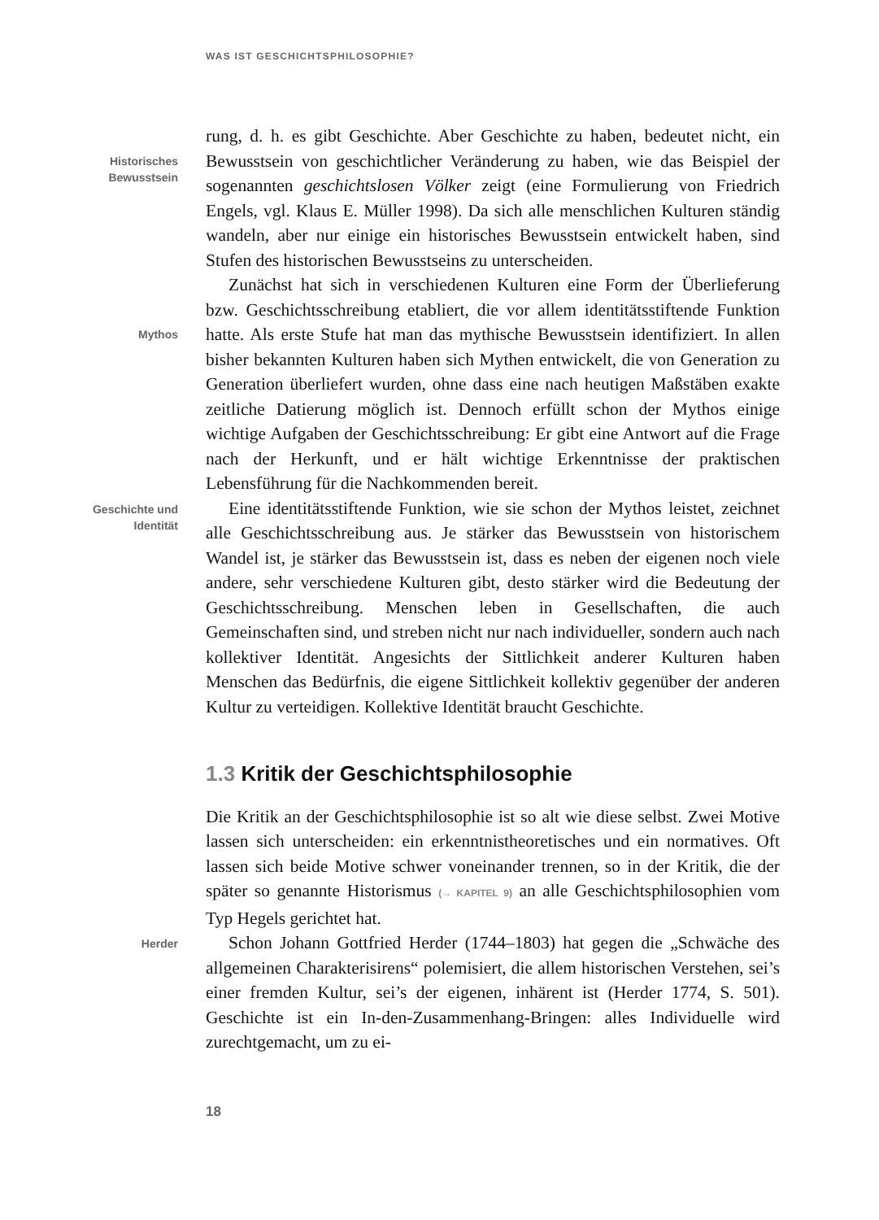WAS IST GESCHICHTSPHILOSOPHIE?
Historisches
Bewusstsein
rung, d. h. es gibt Geschichte. Aber Geschichte zu haben, bedeutet nicht, ein Bewusstsein von geschichtlicher Veränderung zu haben, wie das Beispiel der sogenannten geschichtslosen Völker zeigt (eine Formulierung von Friedrich Engels, vgl. Klaus E. Müller 1998). Da sich alle menschlichen Kulturen ständig wandeln, aber nur einige ein historisches Bewusstsein entwickelt haben, sind Stufen des histori­schen Bewusstseins zu unterscheiden.
Mythos
Zunächst hat sich in verschiedenen Kulturen eine Form der Über­lieferung bzw. Geschichtsschreibung etabliert, die vor allem identi­tätsstiftende Funktion hatte. Als erste Stufe hat man das mythische Bewusstsein identifiziert. In allen bisher bekannten Kulturen haben sich Mythen entwickelt, die von Generation zu Generation überlie­fert wurden, ohne dass eine nach heutigen Maßstäben exakte zeitli­che Datierung möglich ist. Dennoch erfüllt schon der Mythos einige wichtige Aufgaben der Geschichtsschreibung: Er gibt eine Antwort auf die Frage nach der Herkunft, und er hält wichtige Erkenntnisse der praktischen Lebensführung für die Nachkommenden bereit.
Geschichte und
Identität
Eine identitätsstiftende Funktion, wie sie schon der Mythos leistet, zeichnet alle Geschichtsschreibung aus. Je stärker das Bewusstsein von historischem Wandel ist, je stärker das Bewusstsein ist, dass es neben der eigenen noch viele andere, sehr verschiedene Kulturen gibt, desto stärker wird die Bedeutung der Geschichtsschreibung. Menschen leben in Gesellschaften, die auch Gemeinschaften sind, und streben nicht nur nach individueller, sondern auch nach kollektiver Identität. Angesichts der Sittlichkeit anderer Kulturen haben Menschen das Bedürfnis, die ei­gene Sittlichkeit kollektiv gegenüber der anderen Kultur zu verteidigen. Kollektive Identität braucht Geschichte.
1.3 Kritik der Geschichtsphilosophie
Die Kritik an der Geschichtsphilosophie ist so alt wie diese selbst. Zwei Motive lassen sich unterscheiden: ein erkenntnistheoretisches und ein normatives. Oft lassen sich beide Motive schwer voneinander trennen, so in der Kritik, die der später so genannte Historismus (→ KAPITEL 9) an alle Geschichtsphilosophien vom Typ Hegels gerichtet hat.
Herder
Schon Johann Gottfried Herder (1744–1803) hat gegen die „Schwäche des allgemeinen Charakterisirens“ polemisiert, die allem historischen Verstehen, sei’s einer fremden Kultur, sei’s der eigenen, inhärent ist (Herder 1774, S. 501). Geschichte ist ein In-den-Zusam­menhang-Bringen: alles Individuelle wird zurechtgemacht, um zu ei-
18